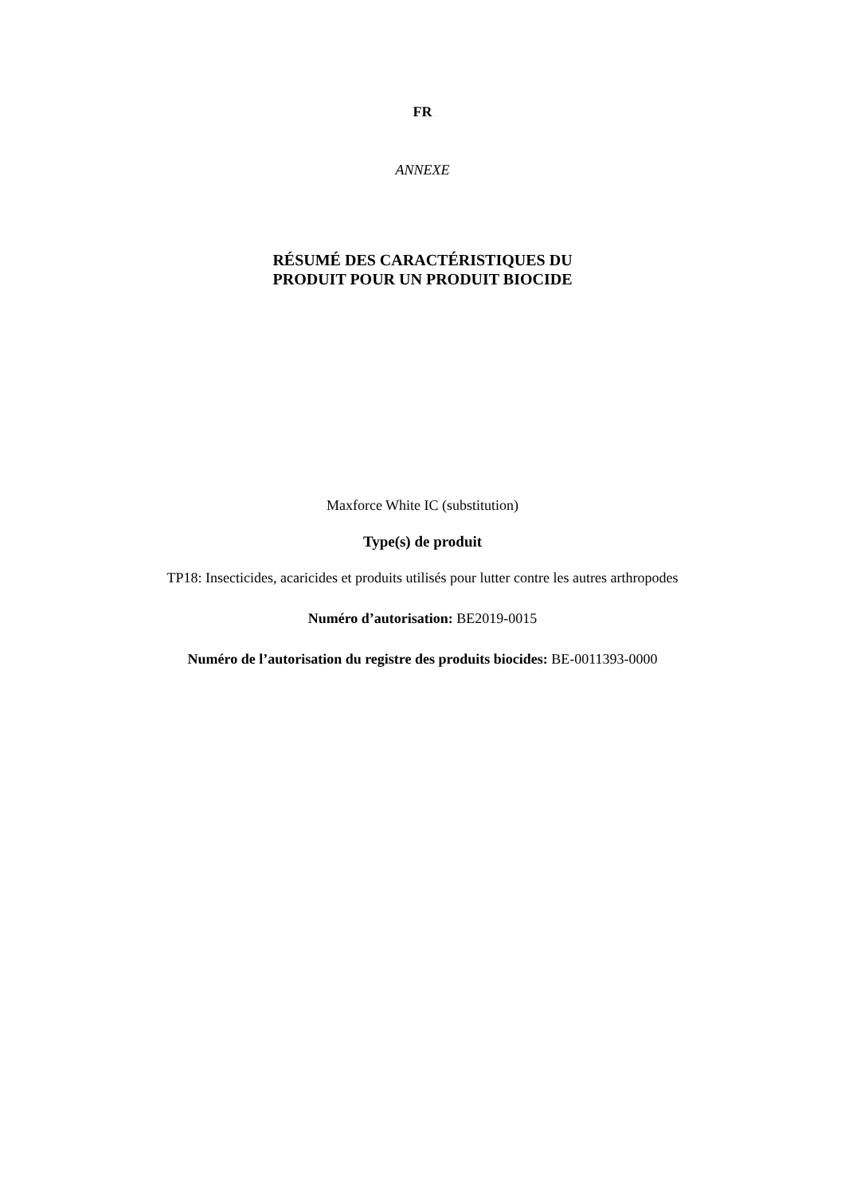FR
ANNEXE
RÉSUMÉ DES CARACTÉRISTIQUES DU
PRODUIT POUR UN PRODUIT BIOCIDE
Maxforce White IC (substitution)
Type(s) de produit
TP18: Insecticides, acaricides et produits utilisés pour lutter contre les autres arthropodes
Numéro d’autorisation: BE2019-0015
Numéro de l’autorisation du registre des produits biocides: BE-0011393-0000